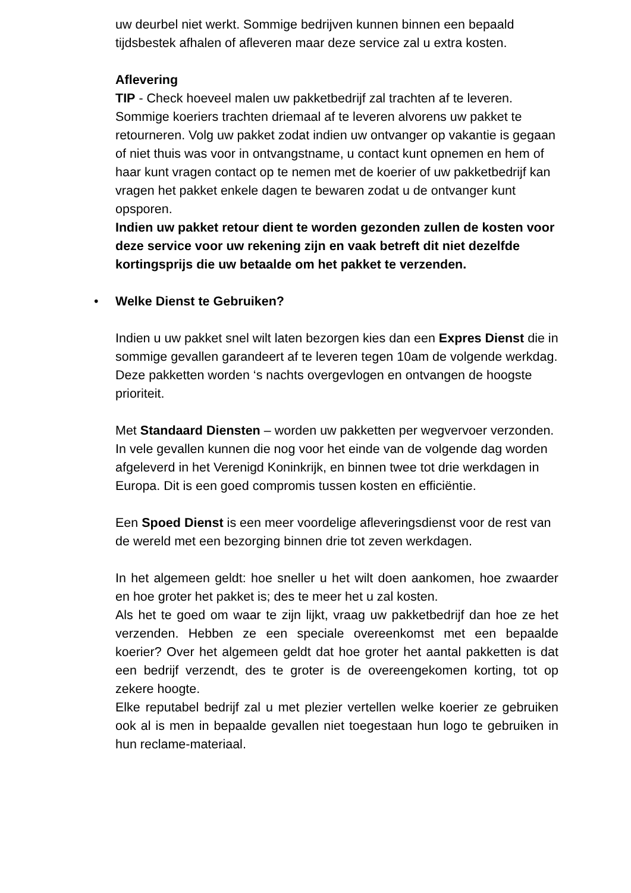uw deurbel niet werkt. Sommige bedrijven kunnen binnen een bepaald tijdsbestek afhalen of afleveren maar deze service zal u extra kosten.
Aflevering
TIP - Check hoeveel malen uw pakketbedrijf zal trachten af te leveren. Sommige koeriers trachten driemaal af te leveren alvorens uw pakket te retourneren. Volg uw pakket zodat indien uw ontvanger op vakantie is gegaan of niet thuis was voor in ontvangstname, u contact kunt opnemen en hem of haar kunt vragen contact op te nemen met de koerier of uw pakketbedrijf kan vragen het pakket enkele dagen te bewaren zodat u de ontvanger kunt opsporen.
Indien uw pakket retour dient te worden gezonden zullen de kosten voor deze service voor uw rekening zijn en vaak betreft dit niet dezelfde kortingsprijs die uw betaalde om het pakket te verzenden.
• Welke Dienst te Gebruiken?
Indien u uw pakket snel wilt laten bezorgen kies dan een Expres Dienst die in sommige gevallen garandeert af te leveren tegen 10am de volgende werkdag. Deze pakketten worden ‘s nachts overgevlogen en ontvangen de hoogste prioriteit.
Met Standaard Diensten – worden uw pakketten per wegvervoer verzonden. In vele gevallen kunnen die nog voor het einde van de volgende dag worden afgeleverd in het Verenigd Koninkrijk, en binnen twee tot drie werkdagen in Europa. Dit is een goed compromis tussen kosten en efficiëntie.
Een Spoed Dienst is een meer voordelige afleveringsdienst voor de rest van de wereld met een bezorging binnen drie tot zeven werkdagen.
In het algemeen geldt: hoe sneller u het wilt doen aankomen, hoe zwaarder en hoe groter het pakket is; des te meer het u zal kosten.
Als het te goed om waar te zijn lijkt, vraag uw pakketbedrijf dan hoe ze het verzenden. Hebben ze een speciale overeenkomst met een bepaalde koerier? Over het algemeen geldt dat hoe groter het aantal pakketten is dat een bedrijf verzendt, des te groter is de overeengekomen korting, tot op zekere hoogte.
Elke reputabel bedrijf zal u met plezier vertellen welke koerier ze gebruiken ook al is men in bepaalde gevallen niet toegestaan hun logo te gebruiken in hun reclame-materiaal.